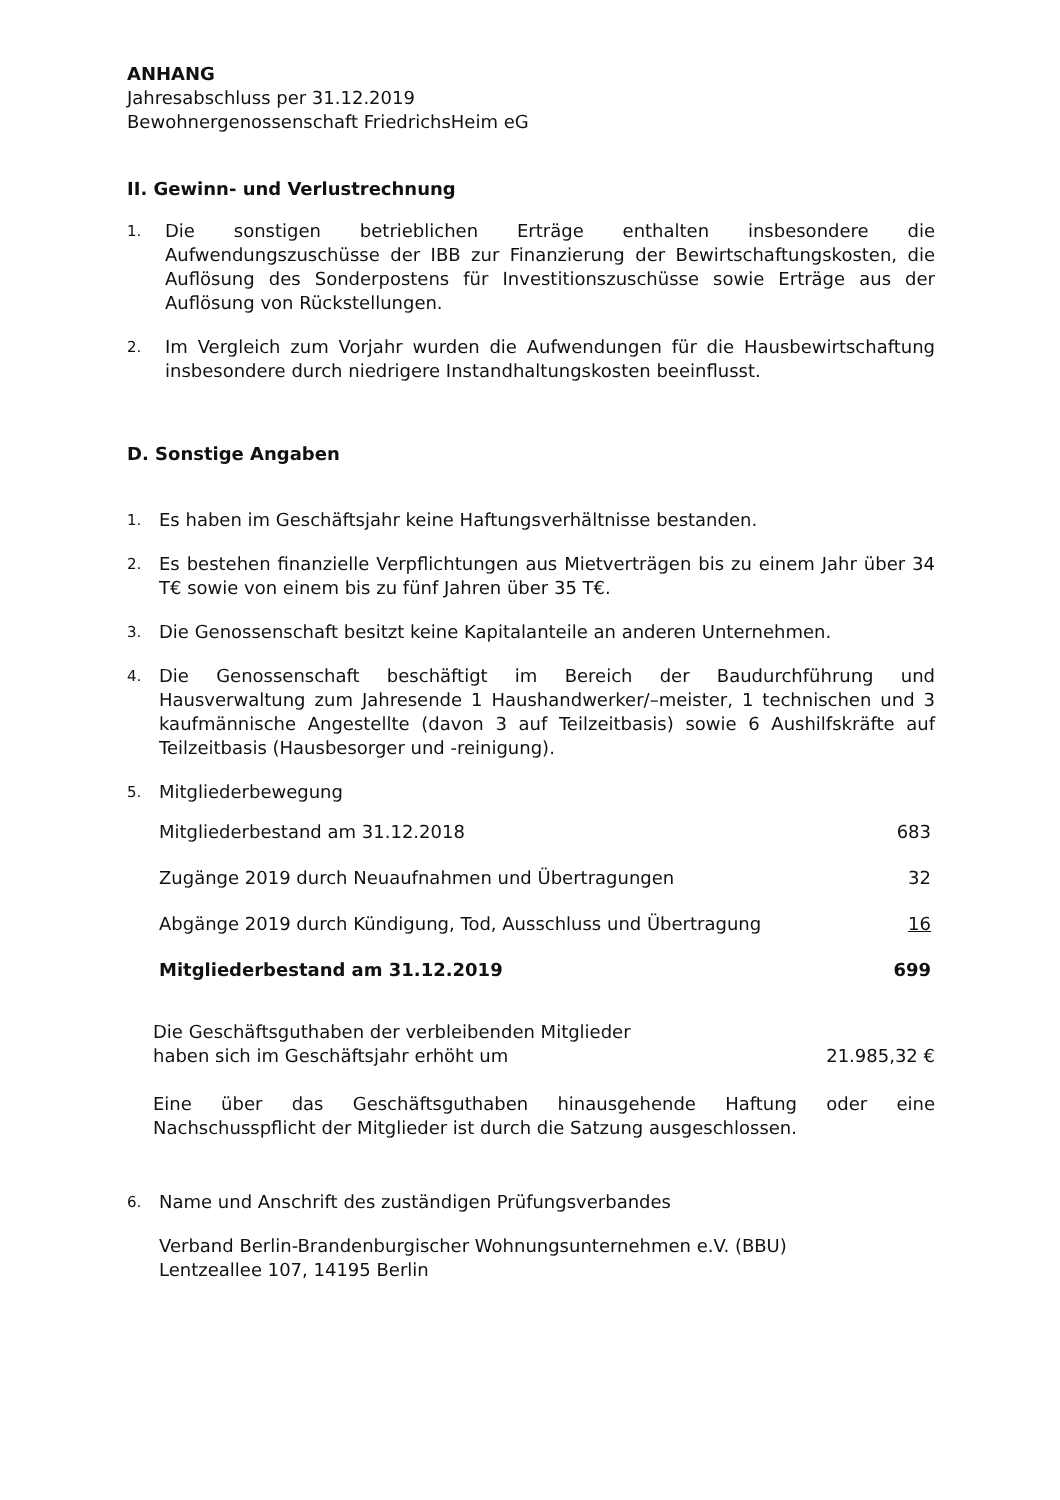ANHANG
Jahresabschluss per 31.12.2019
Bewohnergenossenschaft FriedrichsHeim eG
II. Gewinn- und Verlustrechnung
1. Die sonstigen betrieblichen Erträge enthalten insbesondere die Aufwendungszuschüsse der IBB zur Finanzierung der Bewirtschaftungskosten, die Auflösung des Sonderpostens für Investitionszuschüsse sowie Erträge aus der Auflösung von Rückstellungen.
2. Im Vergleich zum Vorjahr wurden die Aufwendungen für die Hausbewirtschaftung insbesondere durch niedrigere Instandhaltungskosten beeinflusst.
D. Sonstige Angaben
1. Es haben im Geschäftsjahr keine Haftungsverhältnisse bestanden.
2. Es bestehen finanzielle Verpflichtungen aus Mietverträgen bis zu einem Jahr über 34 T€ sowie von einem bis zu fünf Jahren über 35 T€.
3. Die Genossenschaft besitzt keine Kapitalanteile an anderen Unternehmen.
4. Die Genossenschaft beschäftigt im Bereich der Baudurchführung und Hausverwaltung zum Jahresende 1 Haushandwerker/–meister, 1 technischen und 3 kaufmännische Angestellte (davon 3 auf Teilzeitbasis) sowie 6 Aushilfskräfte auf Teilzeitbasis (Hausbesorger und -reinigung).
5. Mitgliederbewegung
| Mitgliederbestand am 31.12.2018 | 683 |
| Zugänge 2019 durch Neuaufnahmen und Übertragungen | 32 |
| Abgänge 2019 durch Kündigung, Tod, Ausschluss und Übertragung | 16 |
| Mitgliederbestand am 31.12.2019 | 699 |
Die Geschäftsguthaben der verbleibenden Mitglieder
haben sich im Geschäftsjahr erhöht um
21.985,32 €
Eine über das Geschäftsguthaben hinausgehende Haftung oder eine Nachschusspflicht der Mitglieder ist durch die Satzung ausgeschlossen.
6. Name und Anschrift des zuständigen Prüfungsverbandes
Verband Berlin-Brandenburgischer Wohnungsunternehmen e.V. (BBU)
Lentzeallee 107, 14195 Berlin